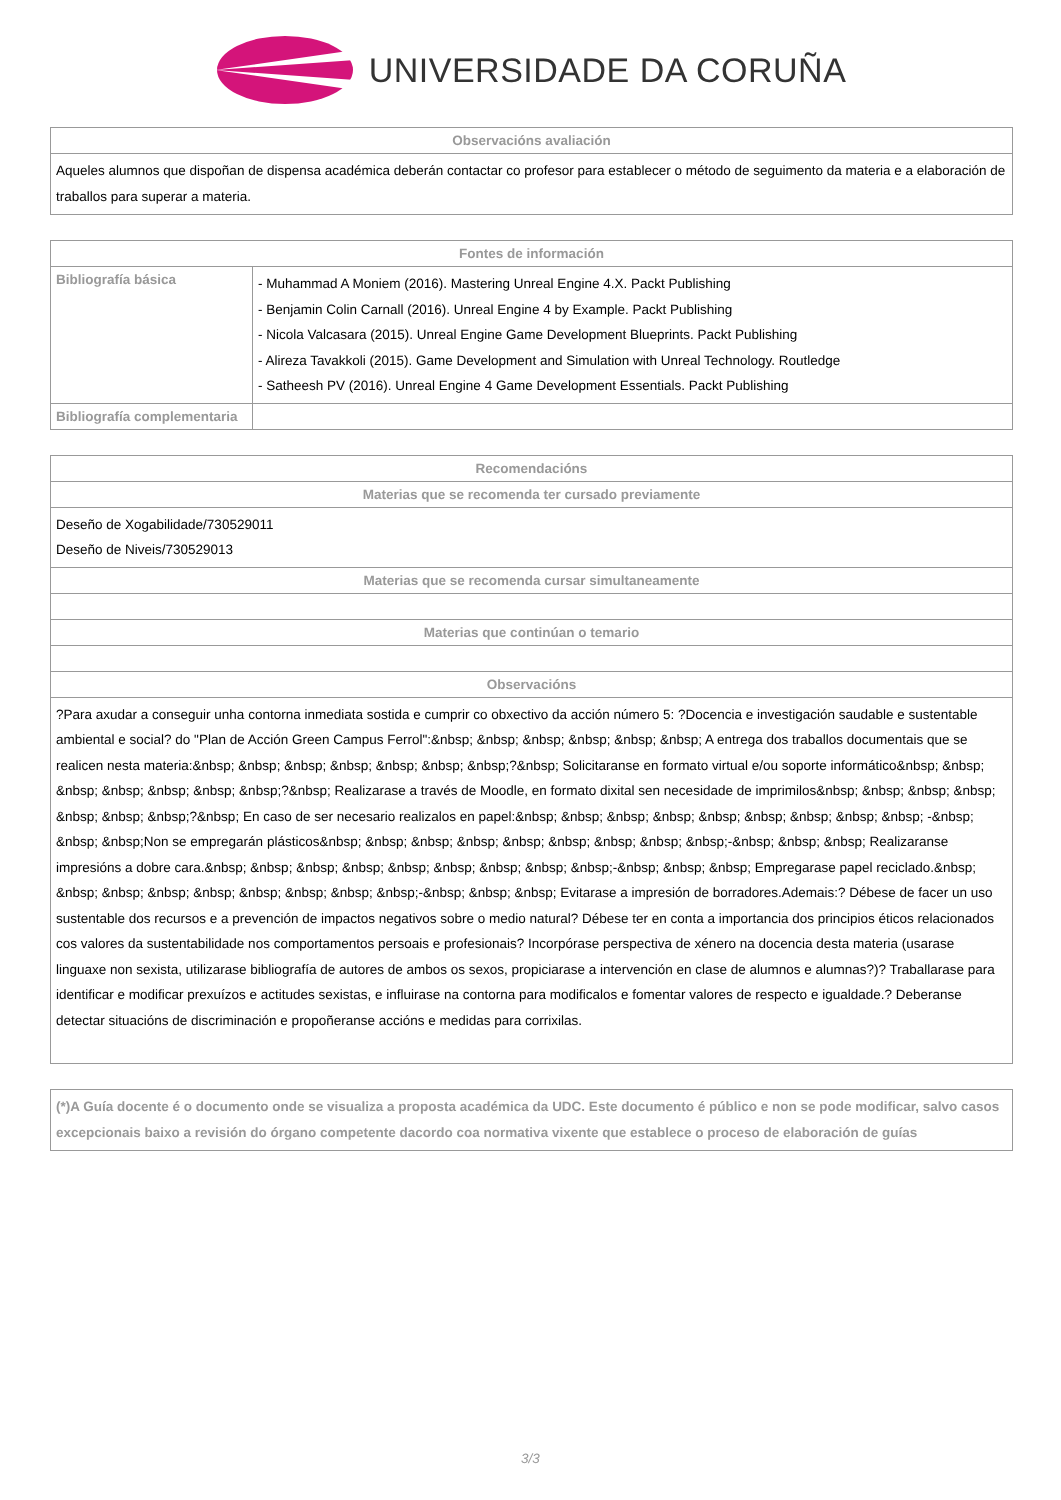UNIVERSIDADE DA CORUÑA
| Observacións avaliación |
| --- |
| Aqueles alumnos que dispoñan de dispensa académica deberán contactar co profesor para establecer o método de seguimento da materia e a elaboración de traballos para superar a materia. |
| Fontes de información | |
| --- | --- |
| Bibliografía básica | - Muhammad A Moniem (2016). Mastering Unreal Engine 4.X. Packt Publishing - Benjamin Colin Carnall (2016). Unreal Engine 4 by Example. Packt Publishing - Nicola Valcasara (2015). Unreal Engine Game Development Blueprints. Packt Publishing - Alireza Tavakkoli (2015). Game Development and Simulation with Unreal Technology. Routledge - Satheesh PV (2016). Unreal Engine 4 Game Development Essentials. Packt Publishing |
| Bibliografía complementaria | |
| Recomendacións |
| --- |
| Materias que se recomenda ter cursado previamente |
| Deseño de Xogabilidade/730529011 Deseño de Niveis/730529013 |
| Materias que se recomenda cursar simultaneamente |
| Materias que continúan o temario |
| Observacións |
| ?Para axudar a conseguir unha contorna inmediata sostida e cumprir co obxectivo da acción número 5: ?Docencia e investigación saudable e sustentable ambiental e social? do "Plan de Acción Green Campus Ferrol":&nbsp; &nbsp; &nbsp; &nbsp; &nbsp; &nbsp; A entrega dos traballos documentais que se realicen nesta materia:&nbsp; &nbsp; &nbsp; &nbsp; &nbsp; &nbsp; &nbsp;?&nbsp; Solicitaranse en formato virtual e/ou soporte informático&nbsp; &nbsp; &nbsp; &nbsp; &nbsp; &nbsp; &nbsp;?&nbsp; Realizarase a través de Moodle, en formato dixital sen necesidade de imprimilos&nbsp; &nbsp; &nbsp; &nbsp; &nbsp; &nbsp; &nbsp;?&nbsp; En caso de ser necesario realizalos en papel:&nbsp; &nbsp; &nbsp; &nbsp; &nbsp; &nbsp; &nbsp; &nbsp; &nbsp; -&nbsp; &nbsp; &nbsp;Non se empregarán plásticos&nbsp; &nbsp; &nbsp; &nbsp; &nbsp; &nbsp; &nbsp; &nbsp; &nbsp;-&nbsp; &nbsp; &nbsp; Realizaranse impresións a dobre cara.&nbsp; &nbsp; &nbsp; &nbsp; &nbsp; &nbsp; &nbsp; &nbsp; &nbsp;-&nbsp; &nbsp; &nbsp; Empregarase papel reciclado.&nbsp; &nbsp; &nbsp; &nbsp; &nbsp; &nbsp; &nbsp; &nbsp; &nbsp;-&nbsp; &nbsp; &nbsp; Evitarase a impresión de borradores.Ademais:? Débese de facer un uso sustentable dos recursos e a prevención de impactos negativos sobre o medio natural? Débese ter en conta a importancia dos principios éticos relacionados cos valores da sustentabilidade nos comportamentos persoais e profesionais? Incorpórase perspectiva de xénero na docencia desta materia (usarase linguaxe non sexista, utilizarase bibliografía de autores de ambos os sexos, propiciarase a intervención en clase de alumnos e alumnas?)? Traballarase para identificar e modificar prexuízos e actitudes sexistas, e influirase na contorna para modificalos e fomentar valores de respecto e igualdade.? Deberanse detectar situacións de discriminación e propoñeranse accións e medidas para corrixilas. |
| (*)A Guía docente é o documento onde se visualiza a proposta académica da UDC. Este documento é público e non se pode modificar, salvo casos excepcionais baixo a revisión do órgano competente dacordo coa normativa vixente que establece o proceso de elaboración de guías |
3/3